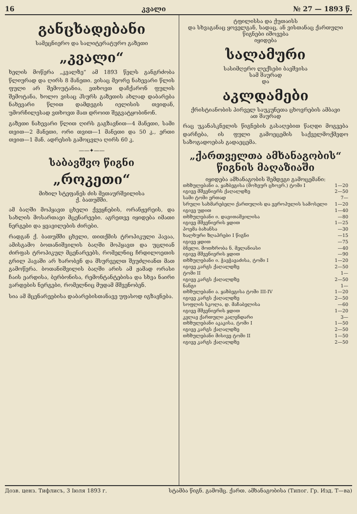16 კვალი № 27 — 1893 წ.
განცხადებანი
სამეცნიერო და სალიტერატურო გაზეთი
„კვალი“
ხელის მოწერა „კვალზე“ ამ 1893 წელს განგრძობა წლიურად და ღირს 8 მანეთი. ვისაც მეორე ნახევარი წლის ფული არ შემოუტანია, ვთხოვთ დაჩქარონ ფულის შემოტანა, ხოლო ვისაც ჰსურს გაზეთის ახლად დაბარება ნახევარი წლით დამდეგის იელისის თვიდან, უმორჩილესად ვთხოვთ მათ დროით შეგვატყობინონ.
გაზეთი ნახევარი წლით ღირს გაგზავნით—4 მანეთი, სამი თვით—2 მანეთი, ორი თვით—1 მანეთი და 50 კ., ერთი თვით—1 მან. ადრესის გამოცვლა ღირს 60 კ.
——✦——
საბავშვო წიგნი
„როკეთი“
მიხილ სტეფანეს ძის მეთაურშეილისა
ქ. ბათუმში.
ამ ბაღში მოჰყავთ ცხელი ქვეყნების, ორანჟერეის, და სახლის მოსართავი მცენარეები. აგრეთვე იყიდება იმათი ნერგები და ყვავილების ძირები.
რადგან ქ. ბათუმში ცხელი, თითქმის ტროპიკული ჰავაა, ამისგამო ბოთანიშვილის ბაღში მოჰყავთ და უცლიან ძირფას ტროპიკულ მცენარეებს, რომელნიც ჩრდილოეთის გრილ ჰავაში არ ხარობენ და მსურველთ შეუძლიანთ მათ გამოწერა. ბოთანიშვილის ბაღში არის ამ ჟამად ორასი ჩაის ეარდისა, ბერბონისა, რემონტანტებისა და სხვა ნაირი ვარდების ნერგები, რომელნიც მუდამ მშვენობენ.
სია ამ მცენარეებისა დაბარებისთანავე უფასოდ იგზავნება.
ტფილისსა და ქუთაისს
და სხვაგანაც ყოველგან, სადაც, ან ვისთანაც ქართული წიგნები იშოვება
იყიდება
სალამური
სასიმღერო ლექსები ბავშვისა
სამ შაურად
და
აკლდამები
ქრისტიანობის პირველ საუკუნეთა ცხოვრების ამბავი
ათ შაურად
რაც უკანასკნელის წიგნების გასაღებით წაღდი მოგვება დარჩება, ის ფული გამოეცემის საქველმოქმედო საზოგადოებას გადაეცემა.
„ქართველთა ამხანაგობის“
წიგნის მაღაზიაში
იყიდება ამხანაგობის შემდეგი გამოცემანი:
თხზულებანი ა. ყაზბეგისა (მოხეურ ცხოვრ.) ტომი I 1—20
იგივე მშვენიერს ქაღალდზე 2—50
სამი ტომი ერთად 7—
სრული სახმარებელი ქართულის და ევროპულის სამოსელი 1—20
იგივე უდით 1—40
თხზულებანი ი. დავითაშვილისა —80
იგივე მშვენიერის ყდით 1—25
პოემა ბახანსა —30
ხალხური ზღაპრები I წიგნი —15
იგივე ყდით —75
ბნელი, მოთხრობა ნ. მელანიასი —40
იგივე მშვენიერის ყდით —90
თხზულებანი ი. ჭავჭავაძისა, ტომი I 1—20
იგივე კარგს ქაღალდზე 2—50
ტომი II 1—
იგივე კარგს ქაღალდზე 2—50
ნანგი 1—
თხზულებანი ა. ყაზბეგისა ტომი III-IV 1—20
იგივე კარგს ქაღალდზე 2—50
სოფლის სკოლა, დ. მაჩაბელისა —60
იგივე მშვენიერის ყდით 1—20
კვლავ ქართული კალენდარი 3—
თხზულებანი აკაკისა, ტომი I 1—50
იგივე კარგს ქაღალდზე 2—50
თხზულებანი მისივე ტომი II 1—50
იგივე კარგს ქაღალდზე 2—50
Дозв. ценз. Тифлисъ, 3 Іюля 1893 г. სტამბა წიგნ. გამომც. ქართ. ამხანაგობისა (Типог. Гр. Изд. Т—ва)